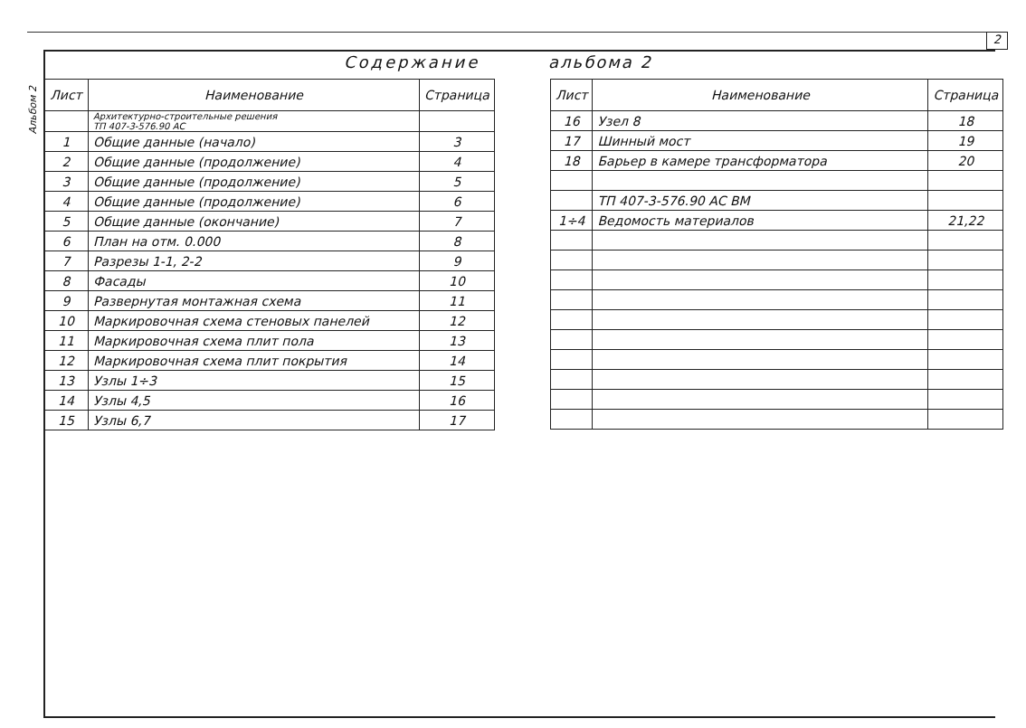2
Альбом 2
Содержание альбома 2
| Лист | Наименование | Страница |
| --- | --- | --- |
| | Архитектурно-строительные решения ТП 407-3-576.90 АС | |
| 1 | Общие данные (начало) | 3 |
| 2 | Общие данные (продолжение) | 4 |
| 3 | Общие данные (продолжение) | 5 |
| 4 | Общие данные (продолжение) | 6 |
| 5 | Общие данные (окончание) | 7 |
| 6 | План на отм. 0.000 | 8 |
| 7 | Разрезы 1-1, 2-2 | 9 |
| 8 | Фасады | 10 |
| 9 | Развернутая монтажная схема | 11 |
| 10 | Маркировочная схема стеновых панелей | 12 |
| 11 | Маркировочная схема плит пола | 13 |
| 12 | Маркировочная схема плит покрытия | 14 |
| 13 | Узлы 1÷3 | 15 |
| 14 | Узлы 4,5 | 16 |
| 15 | Узлы 6,7 | 17 |
| Лист | Наименование | Страница |
| --- | --- | --- |
| 16 | Узел 8 | 18 |
| 17 | Шинный мост | 19 |
| 18 | Барьер в камере трансформатора | 20 |
| | ТП 407-3-576.90 АС ВМ | |
| 1÷4 | Ведомость материалов | 21,22 |